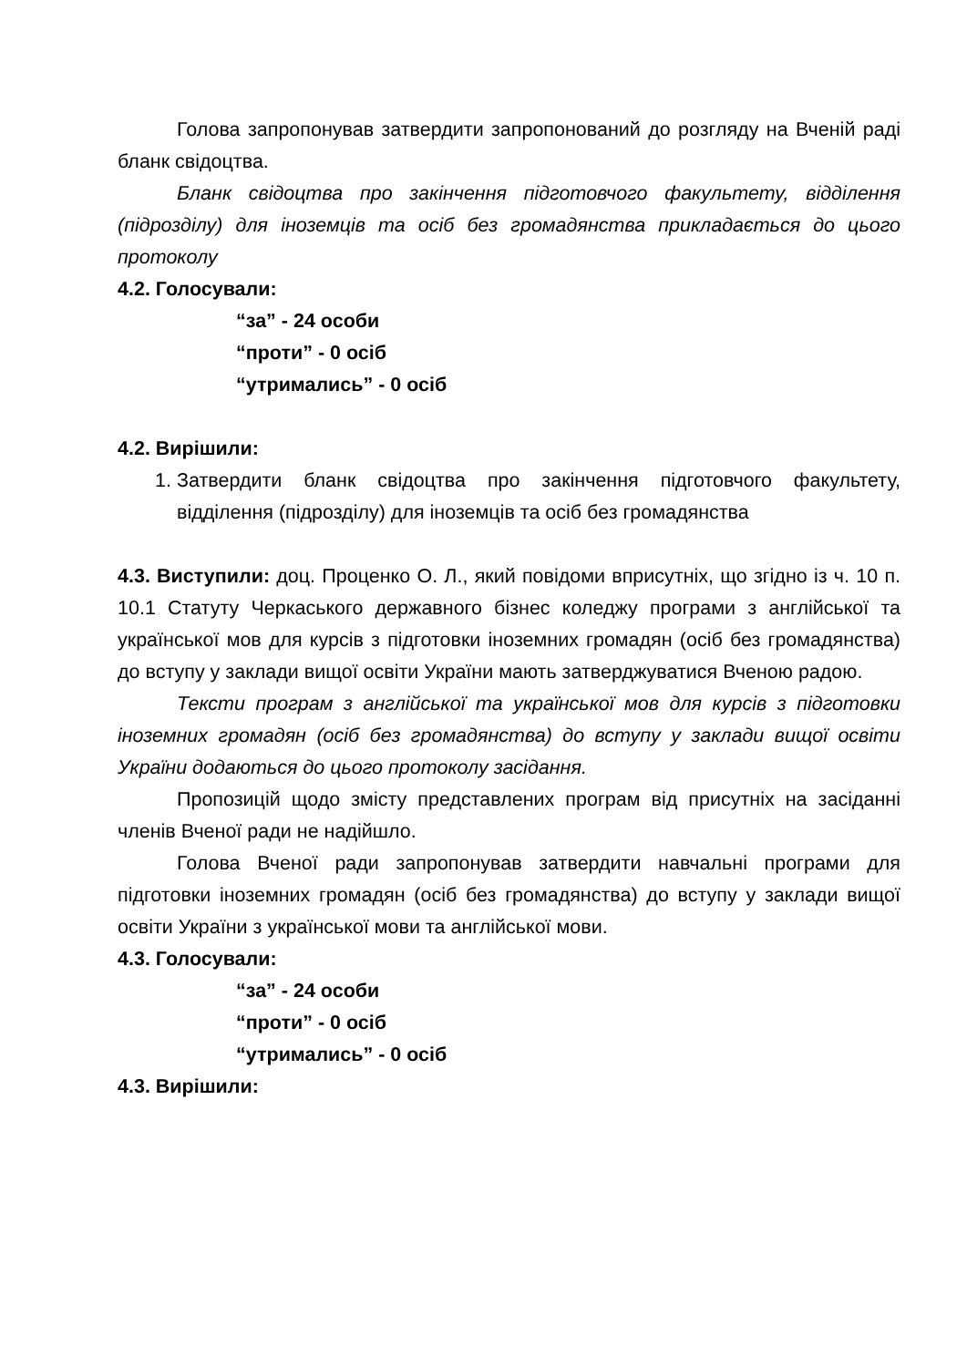Голова запропонував затвердити запропонований до розгляду на Вченій раді бланк свідоцтва.
Бланк свідоцтва про закінчення підготовчого факультету, відділення (підрозділу) для іноземців та осіб без громадянства прикладається до цього протоколу
4.2. Голосували:
“за” - 24 особи
“проти” - 0 осіб
“утримались” - 0 осіб
4.2. Вирішили:
1. Затвердити бланк свідоцтва про закінчення підготовчого факультету, відділення (підрозділу) для іноземців та осіб без громадянства
4.3. Виступили: доц. Проценко О. Л., який повідоми вприсутніх, що згідно із ч. 10 п. 10.1 Статуту Черкаського державного бізнес коледжу програми з англійської та української мов для курсів з підготовки іноземних громадян (осіб без громадянства) до вступу у заклади вищої освіти України мають затверджуватися Вченою радою.
Тексти програм з англійської та української мов для курсів з підготовки іноземних громадян (осіб без громадянства) до вступу у заклади вищої освіти України додаються до цього протоколу засідання.
Пропозицій щодо змісту представлених програм від присутніх на засіданні членів Вченої ради не надійшло.
Голова Вченої ради запропонував затвердити навчальні програми для підготовки іноземних громадян (осіб без громадянства) до вступу у заклади вищої освіти України з української мови та англійської мови.
4.3. Голосували:
“за” - 24 особи
“проти” - 0 осіб
“утримались” - 0 осіб
4.3. Вирішили: